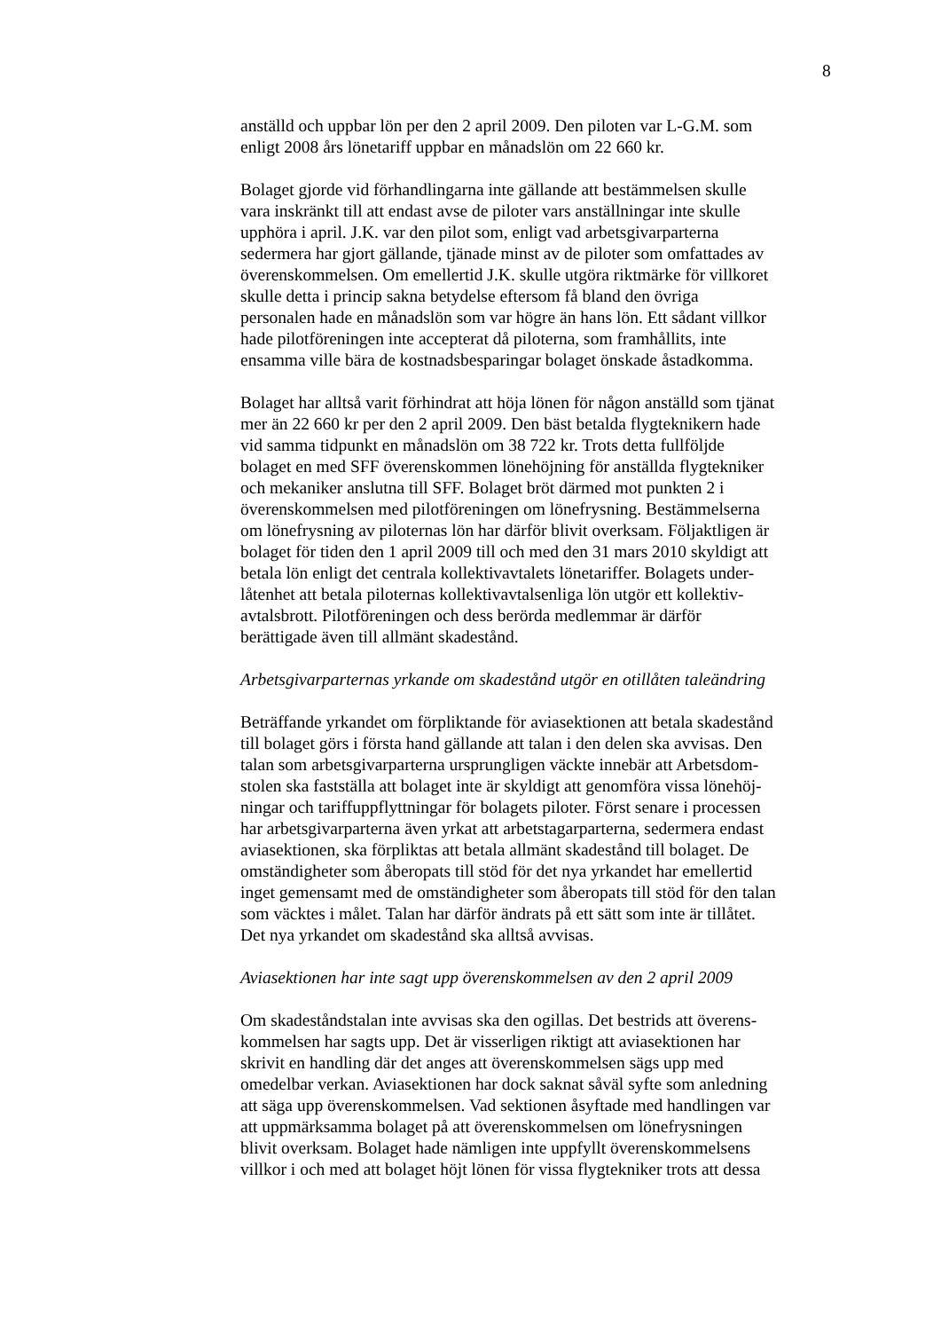8
anställd och uppbar lön per den 2 april 2009. Den piloten var L-G.M. som
enligt 2008 års lönetariff uppbar en månadslön om 22 660 kr.
Bolaget gjorde vid förhandlingarna inte gällande att bestämmelsen skulle
vara inskränkt till att endast avse de piloter vars anställningar inte skulle
upphöra i april. J.K. var den pilot som, enligt vad arbetsgivarparterna
sedermera har gjort gällande, tjänade minst av de piloter som omfattades av
överenskommelsen. Om emellertid J.K. skulle utgöra riktmärke för villkoret
skulle detta i princip sakna betydelse eftersom få bland den övriga
personalen hade en månadslön som var högre än hans lön. Ett sådant villkor
hade pilotföreningen inte accepterat då piloterna, som framhållits, inte
ensamma ville bära de kostnadsbesparingar bolaget önskade åstadkomma.
Bolaget har alltså varit förhindrat att höja lönen för någon anställd som tjänat
mer än 22 660 kr per den 2 april 2009. Den bäst betalda flygteknikern hade
vid samma tidpunkt en månadslön om 38 722 kr. Trots detta fullföljde
bolaget en med SFF överenskommen lönehöjning för anställda flygtekniker
och mekaniker anslutna till SFF. Bolaget bröt därmed mot punkten 2 i
överenskommelsen med pilotföreningen om lönefrysning. Bestämmelserna
om lönefrysning av piloternas lön har därför blivit overksam. Följaktligen är
bolaget för tiden den 1 april 2009 till och med den 31 mars 2010 skyldigt att
betala lön enligt det centrala kollektivavtalets lönetariffer. Bolagets under-
låtenhet att betala piloternas kollektivavtalsenliga lön utgör ett kollektiv-
avtalsbrott. Pilotföreningen och dess berörda medlemmar är därför
berättigade även till allmänt skadestånd.
Arbetsgivarparternas yrkande om skadestånd utgör en otillåten taleändring
Beträffande yrkandet om förpliktande för aviasektionen att betala skadestånd
till bolaget görs i första hand gällande att talan i den delen ska avvisas. Den
talan som arbetsgivarparterna ursprungligen väckte innebär att Arbetsdom-
stolen ska fastställa att bolaget inte är skyldigt att genomföra vissa lönehöj-
ningar och tariffuppflyttningar för bolagets piloter. Först senare i processen
har arbetsgivarparterna även yrkat att arbetstagarparterna, sedermera endast
aviasektionen, ska förpliktas att betala allmänt skadestånd till bolaget. De
omständigheter som åberopats till stöd för det nya yrkandet har emellertid
inget gemensamt med de omständigheter som åberopats till stöd för den talan
som väcktes i målet. Talan har därför ändrats på ett sätt som inte är tillåtet.
Det nya yrkandet om skadestånd ska alltså avvisas.
Aviasektionen har inte sagt upp överenskommelsen av den 2 april 2009
Om skadeståndstalan inte avvisas ska den ogillas. Det bestrids att överens-
kommelsen har sagts upp. Det är visserligen riktigt att aviasektionen har
skrivit en handling där det anges att överenskommelsen sägs upp med
omedelbar verkan. Aviasektionen har dock saknat såväl syfte som anledning
att säga upp överenskommelsen. Vad sektionen åsyftade med handlingen var
att uppmärksamma bolaget på att överenskommelsen om lönefrysningen
blivit overksam. Bolaget hade nämligen inte uppfyllt överenskommelsens
villkor i och med att bolaget höjt lönen för vissa flygtekniker trots att dessa